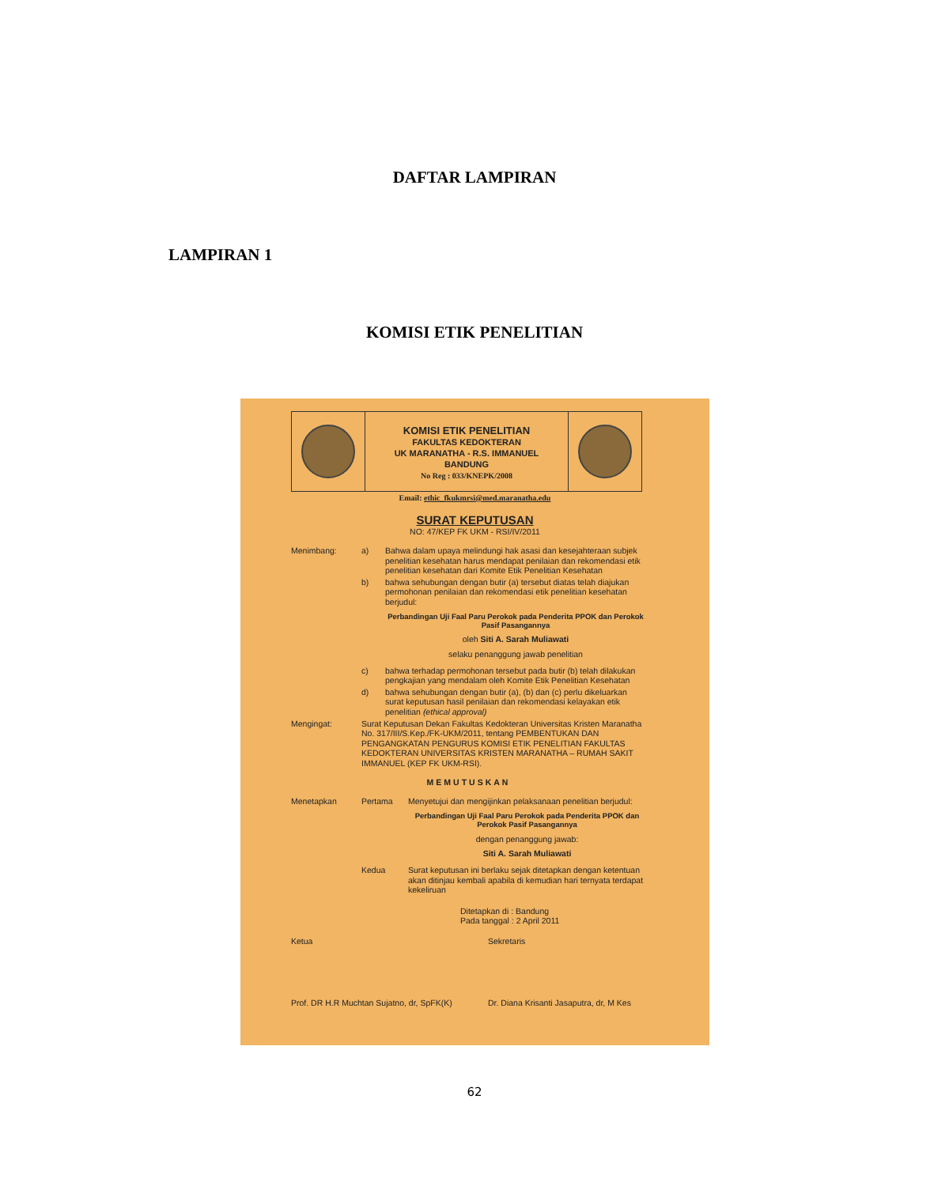DAFTAR LAMPIRAN
LAMPIRAN 1
KOMISI ETIK PENELITIAN
KOMISI ETIK PENELITIAN
FAKULTAS KEDOKTERAN
UK MARANATHA - R.S. IMMANUEL
BANDUNG
No Reg : 033/KNEPK/2008
Email: ethic_fkukmrsi@med.maranatha.edu
SURAT KEPUTUSAN
NO: 47/KEP FK UKM - RSI/IV/2011
Menimbang: a) Bahwa dalam upaya melindungi hak asasi dan kesejahteraan subjek penelitian kesehatan harus mendapat penilaian dan rekomendasi etik penelitian kesehatan dari Komite Etik Penelitian Kesehatan
b) bahwa sehubungan dengan butir (a) tersebut diatas telah diajukan permohonan penilaian dan rekomendasi etik penelitian kesehatan berjudul:
Perbandingan Uji Faal Paru Perokok pada Penderita PPOK dan Perokok Pasif Pasangannya
oleh Siti A. Sarah Muliawati
selaku penanggung jawab penelitian
c) bahwa terhadap permohonan tersebut pada butir (b) telah dilakukan pengkajian yang mendalam oleh Komite Etik Penelitian Kesehatan
d) bahwa sehubungan dengan butir (a), (b) dan (c) perlu dikeluarkan surat keputusan hasil penilaian dan rekomendasi kelayakan etik penelitian (ethical approval)
Mengingat: Surat Keputusan Dekan Fakultas Kedokteran Universitas Kristen Maranatha No. 317/III/S.Kep./FK-UKM/2011, tentang PEMBENTUKAN DAN PENGANGKATAN PENGURUS KOMISI ETIK PENELITIAN FAKULTAS KEDOKTERAN UNIVERSITAS KRISTEN MARANATHA – RUMAH SAKIT IMMANUEL (KEP FK UKM-RSI).
MEMUTUSKAN
Menetapkan Pertama Menyetujui dan mengijinkan pelaksanaan penelitian berjudul:
Perbandingan Uji Faal Paru Perokok pada Penderita PPOK dan Perokok Pasif Pasangannya
dengan penanggung jawab:
Siti A. Sarah Muliawati
Kedua Surat keputusan ini berlaku sejak ditetapkan dengan ketentuan akan ditinjau kembali apabila di kemudian hari ternyata terdapat kekeliruan
Ditetapkan di : Bandung
Pada tanggal : 2 April 2011
Ketua Sekretaris
Prof. DR H.R Muchtan Sujatno, dr, SpFK(K) Dr. Diana Krisanti Jasaputra, dr, M Kes
62